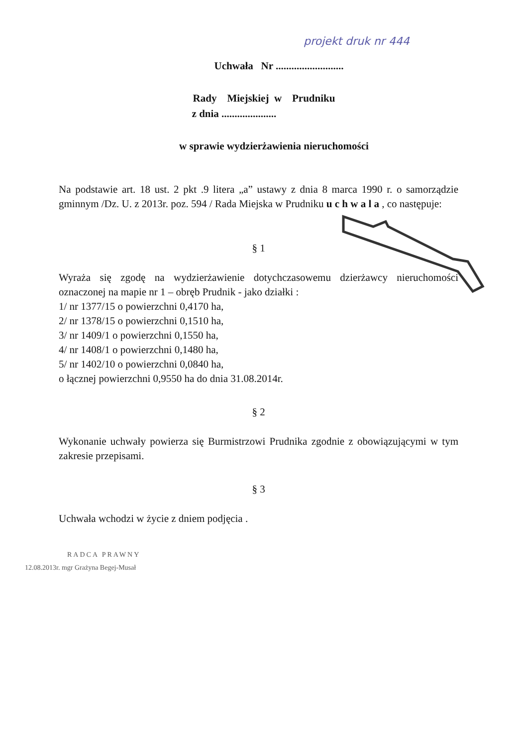projekt druk nr 444
Uchwała Nr ..........................
Rady Miejskiej w Prudniku
z dnia .....................
w sprawie wydzierżawienia nieruchomości
Na podstawie art. 18 ust. 2 pkt .9 litera „a” ustawy z dnia 8 marca 1990 r. o samorządzie gminnym /Dz. U. z 2013r. poz. 594 / Rada Miejska w Prudniku u c h w a l a , co następuje:
§ 1
Wyraża się zgodę na wydzierżawienie dotychczasowemu dzierżawcy nieruchomości oznaczonej na mapie nr 1 – obręb Prudnik - jako działki :
1/ nr 1377/15 o powierzchni 0,4170 ha,
2/ nr 1378/15 o powierzchni 0,1510 ha,
3/ nr 1409/1 o powierzchni 0,1550 ha,
4/ nr 1408/1 o powierzchni 0,1480 ha,
5/ nr 1402/10 o powierzchni 0,0840 ha,
o łącznej powierzchni 0,9550 ha do dnia 31.08.2014r.
§ 2
Wykonanie uchwały powierza się Burmistrzowi Prudnika zgodnie z obowiązującymi w tym zakresie przepisami.
§ 3
Uchwała wchodzi w życie z dniem podjęcia .
RADCA PRAWNY
12.08.2013r. mgr Grażyna Begej-Musał